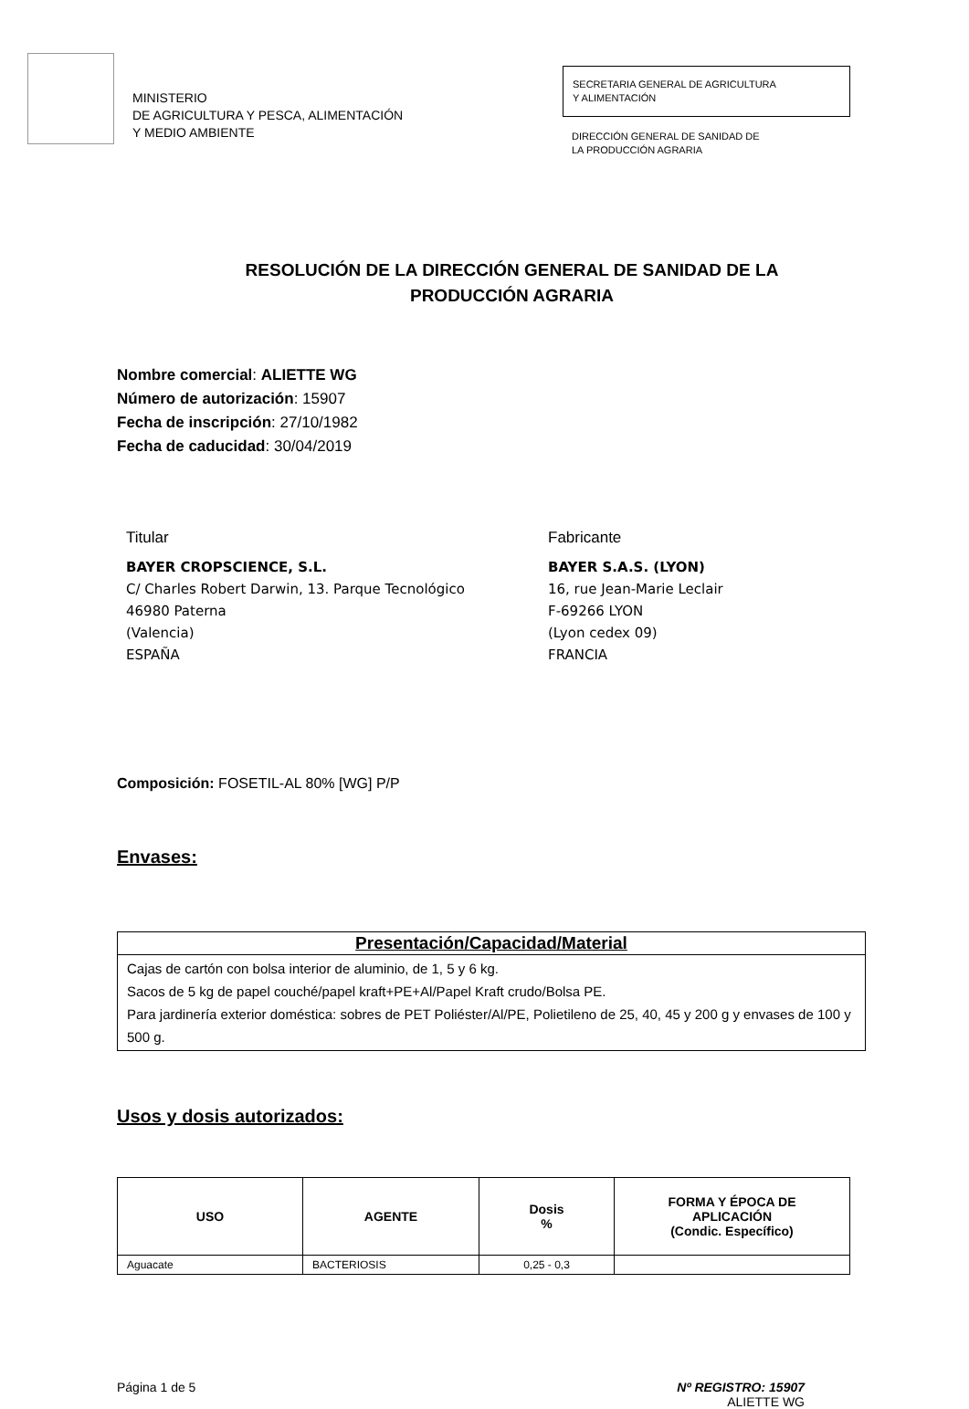MINISTERIO
DE AGRICULTURA Y PESCA, ALIMENTACIÓN
Y MEDIO AMBIENTE
SECRETARIA GENERAL DE AGRICULTURA
Y ALIMENTACIÓN
DIRECCIÓN GENERAL DE SANIDAD DE
LA PRODUCCIÓN AGRARIA
RESOLUCIÓN DE LA DIRECCIÓN GENERAL DE SANIDAD DE LA
PRODUCCIÓN AGRARIA
Nombre comercial: ALIETTE WG
Número de autorización: 15907
Fecha de inscripción: 27/10/1982
Fecha de caducidad: 30/04/2019
Titular
BAYER CROPSCIENCE, S.L.
C/ Charles Robert Darwin, 13. Parque Tecnológico
46980 Paterna
(Valencia)
ESPAÑA
Fabricante
BAYER S.A.S. (LYON)
16, rue Jean-Marie Leclair
F-69266 LYON
(Lyon cedex 09)
FRANCIA
Composición: FOSETIL-AL 80% [WG] P/P
Envases:
| Presentación/Capacidad/Material |
| --- |
| Cajas de cartón con bolsa interior de aluminio, de 1, 5 y 6 kg. Sacos de 5 kg de papel couché/papel kraft+PE+Al/Papel Kraft crudo/Bolsa PE. Para jardinería exterior doméstica: sobres de PET Poliéster/Al/PE, Polietileno de 25, 40, 45 y 200 g y envases de 100 y 500 g. |
Usos y dosis autorizados:
| USO | AGENTE | Dosis % | FORMA Y ÉPOCA DE APLICACIÓN (Condic. Específico) |
| --- | --- | --- | --- |
| Aguacate | BACTERIOSIS | 0,25 - 0,3 | |
Página 1 de 5 Nº REGISTRO: 15907
ALIETTE WG